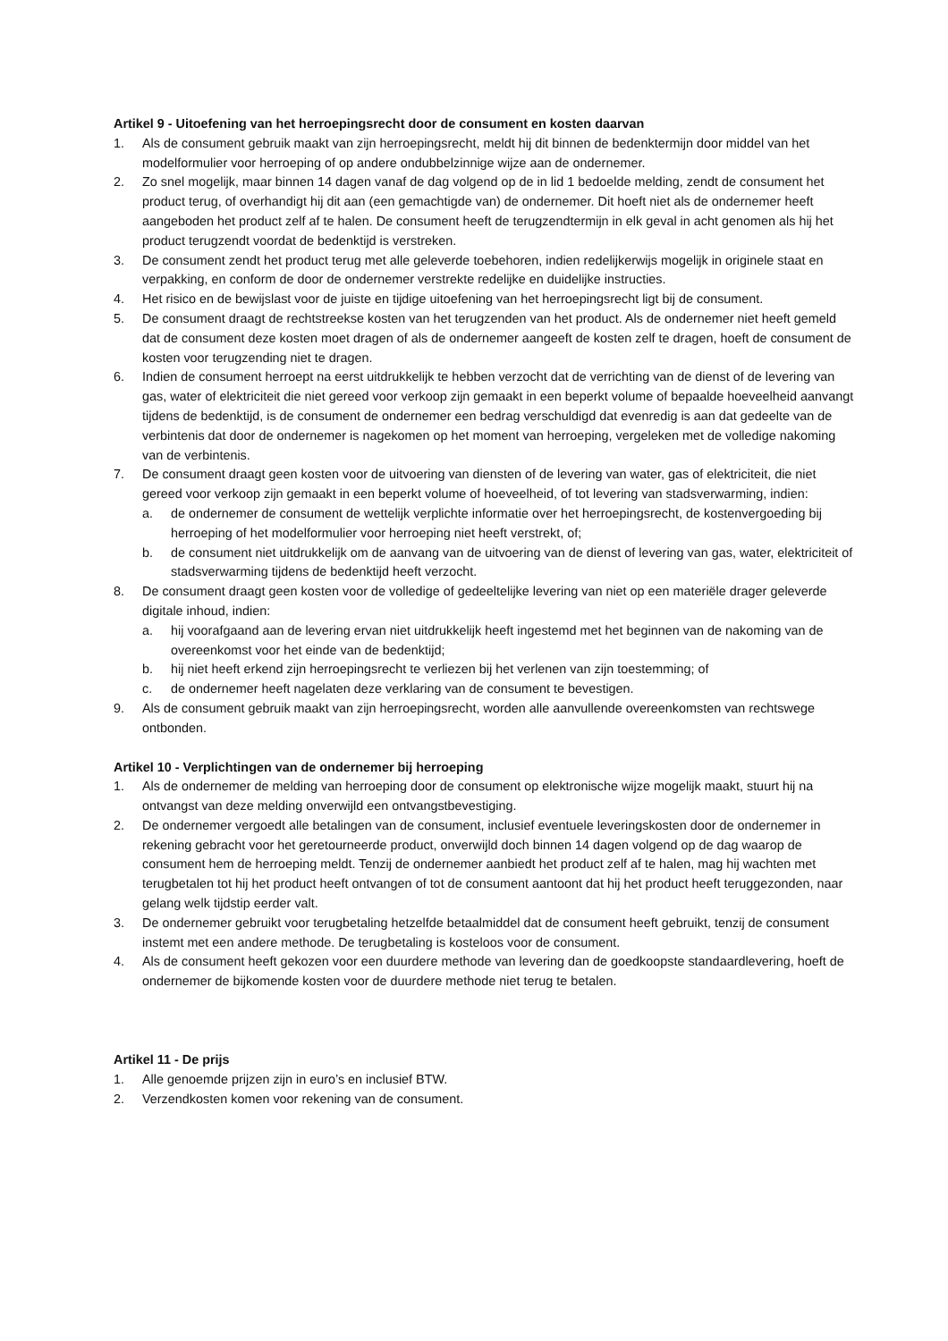Artikel 9 - Uitoefening van het herroepingsrecht door de consument en kosten daarvan
1. Als de consument gebruik maakt van zijn herroepingsrecht, meldt hij dit binnen de bedenktermijn door middel van het modelformulier voor herroeping of op andere ondubbelzinnige wijze aan de ondernemer.
2. Zo snel mogelijk, maar binnen 14 dagen vanaf de dag volgend op de in lid 1 bedoelde melding, zendt de consument het product terug, of overhandigt hij dit aan (een gemachtigde van) de ondernemer. Dit hoeft niet als de ondernemer heeft aangeboden het product zelf af te halen. De consument heeft de terugzendtermijn in elk geval in acht genomen als hij het product terugzendt voordat de bedenktijd is verstreken.
3. De consument zendt het product terug met alle geleverde toebehoren, indien redelijkerwijs mogelijk in originele staat en verpakking, en conform de door de ondernemer verstrekte redelijke en duidelijke instructies.
4. Het risico en de bewijslast voor de juiste en tijdige uitoefening van het herroepingsrecht ligt bij de consument.
5. De consument draagt de rechtstreekse kosten van het terugzenden van het product. Als de ondernemer niet heeft gemeld dat de consument deze kosten moet dragen of als de ondernemer aangeeft de kosten zelf te dragen, hoeft de consument de kosten voor terugzending niet te dragen.
6. Indien de consument herroept na eerst uitdrukkelijk te hebben verzocht dat de verrichting van de dienst of de levering van gas, water of elektriciteit die niet gereed voor verkoop zijn gemaakt in een beperkt volume of bepaalde hoeveelheid aanvangt tijdens de bedenktijd, is de consument de ondernemer een bedrag verschuldigd dat evenredig is aan dat gedeelte van de verbintenis dat door de ondernemer is nagekomen op het moment van herroeping, vergeleken met de volledige nakoming van de verbintenis.
7. De consument draagt geen kosten voor de uitvoering van diensten of de levering van water, gas of elektriciteit, die niet gereed voor verkoop zijn gemaakt in een beperkt volume of hoeveelheid, of tot levering van stadsverwarming, indien:
a. de ondernemer de consument de wettelijk verplichte informatie over het herroepingsrecht, de kostenvergoeding bij herroeping of het modelformulier voor herroeping niet heeft verstrekt, of;
b. de consument niet uitdrukkelijk om de aanvang van de uitvoering van de dienst of levering van gas, water, elektriciteit of stadsverwarming tijdens de bedenktijd heeft verzocht.
8. De consument draagt geen kosten voor de volledige of gedeeltelijke levering van niet op een materiële drager geleverde digitale inhoud, indien:
a. hij voorafgaand aan de levering ervan niet uitdrukkelijk heeft ingestemd met het beginnen van de nakoming van de overeenkomst voor het einde van de bedenktijd;
b. hij niet heeft erkend zijn herroepingsrecht te verliezen bij het verlenen van zijn toestemming; of
c. de ondernemer heeft nagelaten deze verklaring van de consument te bevestigen.
9. Als de consument gebruik maakt van zijn herroepingsrecht, worden alle aanvullende overeenkomsten van rechtswege ontbonden.
Artikel 10 - Verplichtingen van de ondernemer bij herroeping
1. Als de ondernemer de melding van herroeping door de consument op elektronische wijze mogelijk maakt, stuurt hij na ontvangst van deze melding onverwijld een ontvangstbevestiging.
2. De ondernemer vergoedt alle betalingen van de consument, inclusief eventuele leveringskosten door de ondernemer in rekening gebracht voor het geretourneerde product, onverwijld doch binnen 14 dagen volgend op de dag waarop de consument hem de herroeping meldt. Tenzij de ondernemer aanbiedt het product zelf af te halen, mag hij wachten met terugbetalen tot hij het product heeft ontvangen of tot de consument aantoont dat hij het product heeft teruggezonden, naar gelang welk tijdstip eerder valt.
3. De ondernemer gebruikt voor terugbetaling hetzelfde betaalmiddel dat de consument heeft gebruikt, tenzij de consument instemt met een andere methode. De terugbetaling is kosteloos voor de consument.
4. Als de consument heeft gekozen voor een duurdere methode van levering dan de goedkoopste standaardlevering, hoeft de ondernemer de bijkomende kosten voor de duurdere methode niet terug te betalen.
Artikel 11 - De prijs
1. Alle genoemde prijzen zijn in euro’s en inclusief BTW.
2. Verzendkosten komen voor rekening van de consument.